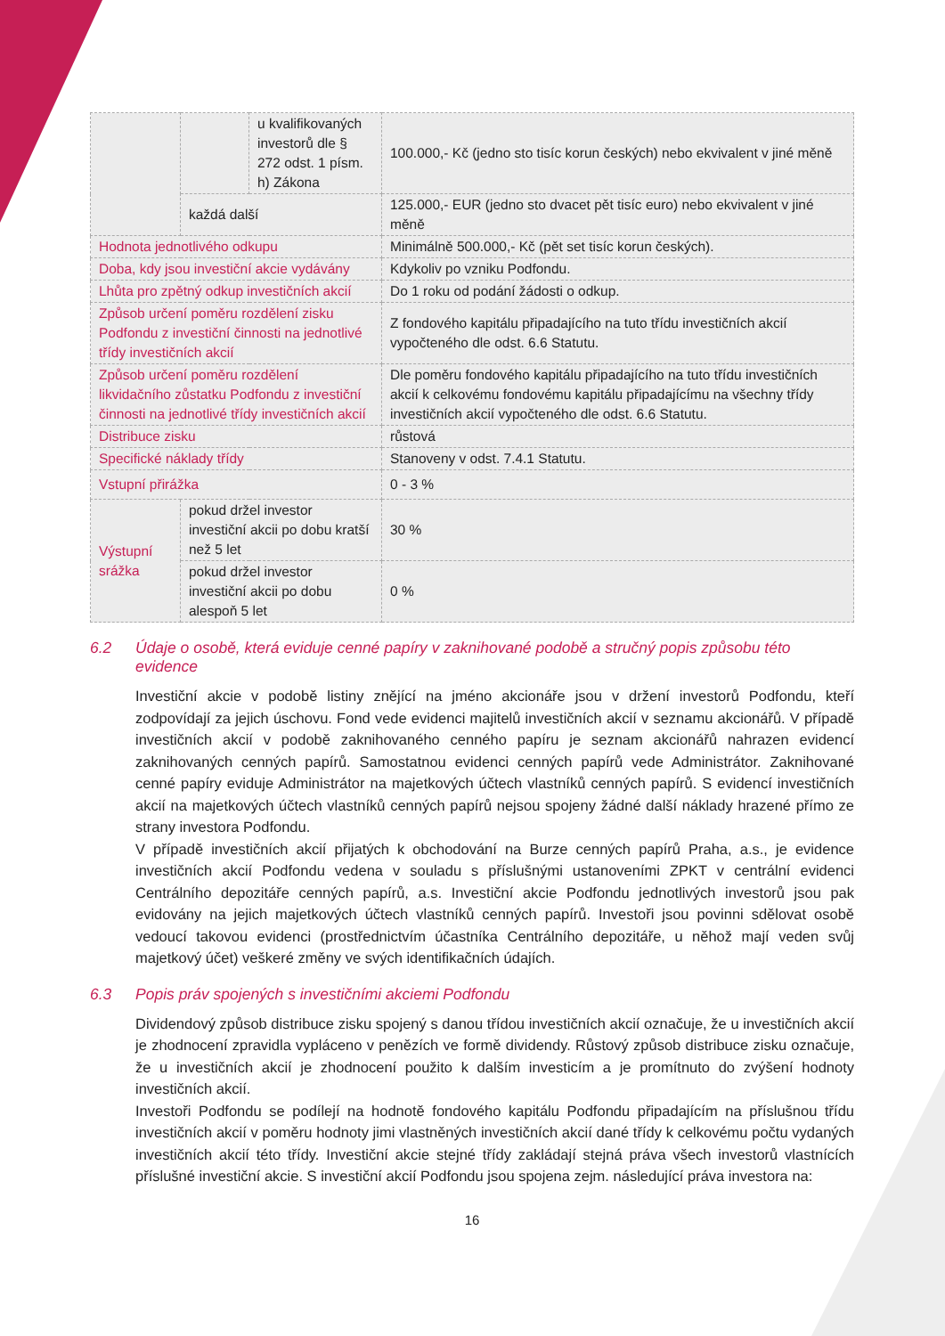| | | u kvalifikovaných investorů dle § 272 odst. 1 písm. h) Zákona | 100.000,- Kč (jedno sto tisíc korun českých) nebo ekvivalent v jiné měně |
| | každá další | | 125.000,- EUR (jedno sto dvacet pět tisíc euro) nebo ekvivalent v jiné měně |
| Hodnota jednotlivého odkupu | | | Minimálně 500.000,- Kč (pět set tisíc korun českých). |
| Doba, kdy jsou investiční akcie vydávány | | | Kdykoliv po vzniku Podfondu. |
| Lhůta pro zpětný odkup investičních akcií | | | Do 1 roku od podání žádosti o odkup. |
| Způsob určení poměru rozdělení zisku Podfondu z investiční činnosti na jednotlivé třídy investičních akcií | | | Z fondového kapitálu připadajícího na tuto třídu investičních akcií vypočteného dle odst. 6.6 Statutu. |
| Způsob určení poměru rozdělení likvidačního zůstatku Podfondu z investiční činnosti na jednotlivé třídy investičních akcií | | | Dle poměru fondového kapitálu připadajícího na tuto třídu investičních akcií k celkovému fondovému kapitálu připadajícímu na všechny třídy investičních akcií vypočteného dle odst. 6.6 Statutu. |
| Distribuce zisku | | | růstová |
| Specifické náklady třídy | | | Stanoveny v odst. 7.4.1 Statutu. |
| Vstupní přirážka | | | 0 - 3 % |
| Výstupní srážka | pokud držel investor investiční akcii po dobu kratší než 5 let | | 30 % |
| | pokud držel investor investiční akcii po dobu alespoň 5 let | | 0 % |
6.2 Údaje o osobě, která eviduje cenné papíry v zaknihované podobě a stručný popis způsobu této evidence
Investiční akcie v podobě listiny znějící na jméno akcionáře jsou v držení investorů Podfondu, kteří zodpovídají za jejich úschovu. Fond vede evidenci majitelů investičních akcií v seznamu akcionářů. V případě investičních akcií v podobě zaknihovaného cenného papíru je seznam akcionářů nahrazen evidencí zaknihovaných cenných papírů. Samostatnou evidenci cenných papírů vede Administrátor. Zaknihované cenné papíry eviduje Administrátor na majetkových účtech vlastníků cenných papírů. S evidencí investičních akcií na majetkových účtech vlastníků cenných papírů nejsou spojeny žádné další náklady hrazené přímo ze strany investora Podfondu.
V případě investičních akcií přijatých k obchodování na Burze cenných papírů Praha, a.s., je evidence investičních akcií Podfondu vedena v souladu s příslušnými ustanoveními ZPKT v centrální evidenci Centrálního depozitáře cenných papírů, a.s. Investiční akcie Podfondu jednotlivých investorů jsou pak evidovány na jejich majetkových účtech vlastníků cenných papírů. Investoři jsou povinni sdělovat osobě vedoucí takovou evidenci (prostřednictvím účastníka Centrálního depozitáře, u něhož mají veden svůj majetkový účet) veškeré změny ve svých identifikačních údajích.
6.3 Popis práv spojených s investičními akciemi Podfondu
Dividendový způsob distribuce zisku spojený s danou třídou investičních akcií označuje, že u investičních akcií je zhodnocení zpravidla vypláceno v penězích ve formě dividendy. Růstový způsob distribuce zisku označuje, že u investičních akcií je zhodnocení použito k dalším investicím a je promítnuto do zvýšení hodnoty investičních akcií.
Investoři Podfondu se podílejí na hodnotě fondového kapitálu Podfondu připadajícím na příslušnou třídu investičních akcií v poměru hodnoty jimi vlastněných investičních akcií dané třídy k celkovému počtu vydaných investičních akcií této třídy. Investiční akcie stejné třídy zakládají stejná práva všech investorů vlastnících příslušné investiční akcie. S investiční akcií Podfondu jsou spojena zejm. následující práva investora na:
16